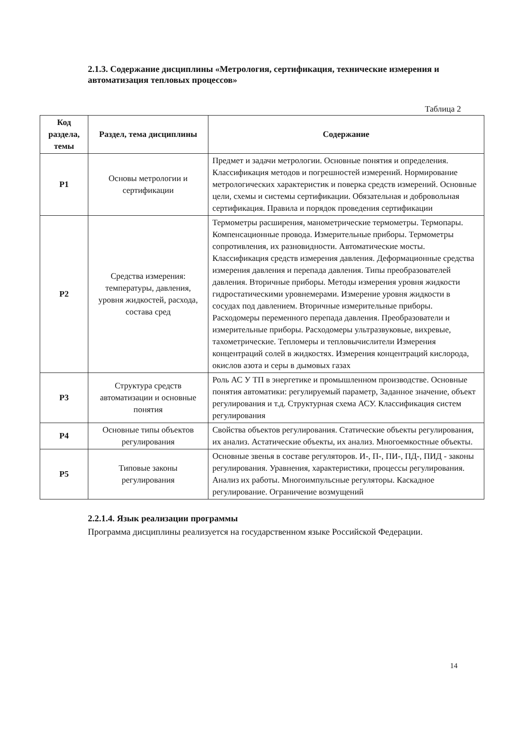2.1.3. Содержание дисциплины «Метрология, сертификация, технические измерения и автоматизация тепловых процессов»
Таблица 2
| Код раздела, темы | Раздел, тема дисциплины | Содержание |
| --- | --- | --- |
| Р1 | Основы метрологии и сертификации | Предмет и задачи метрологии. Основные понятия и определения. Классификация методов и погрешностей измерений. Нормирование метрологических характеристик и поверка средств измерений. Основные цели, схемы и системы сертификации. Обязательная и добровольная сертификация. Правила и порядок проведения сертификации |
| Р2 | Средства измерения: температуры, давления, уровня жидкостей, расхода, состава сред | Термометры расширения, манометрические термометры. Термопары. Компенсационные провода. Измерительные приборы. Термометры сопротивления, их разновидности. Автоматические мосты. Классификация средств измерения давления. Деформационные средства измерения давления и перепада давления. Типы преобразователей давления. Вторичные приборы. Методы измерения уровня жидкости гидростатическими уровнемерами. Измерение уровня жидкости в сосудах под давлением. Вторичные измерительные приборы. Расходомеры переменного перепада давления. Преобразователи и измерительные приборы. Расходомеры ультразвуковые, вихревые, тахометрические. Тепломеры и тепловычислители Измерения концентраций солей в жидкостях. Измерения концентраций кислорода, окислов азота и серы в дымовых газах |
| Р3 | Структура средств автоматизации и основные понятия | Роль АС У ТП в энергетике и промышленном производстве. Основные понятия автоматики: регулируемый параметр, Заданное значение, объект регулирования и т.д. Структурная схема АСУ. Классификация систем регулирования |
| Р4 | Основные типы объектов регулирования | Свойства объектов регулирования. Статические объекты регулирования, их анализ. Астатические объекты, их анализ. Многоемкостные объекты. |
| Р5 | Типовые законы регулирования | Основные звенья в составе регуляторов. И-, П-, ПИ-, ПД-, ПИД - законы регулирования. Уравнения, характеристики, процессы регулирования. Анализ их работы. Многоимпульсные регуляторы. Каскадное регулирование. Ограничение возмущений |
2.2.1.4. Язык реализации программы
Программа дисциплины реализуется на государственном языке Российской Федерации.
14